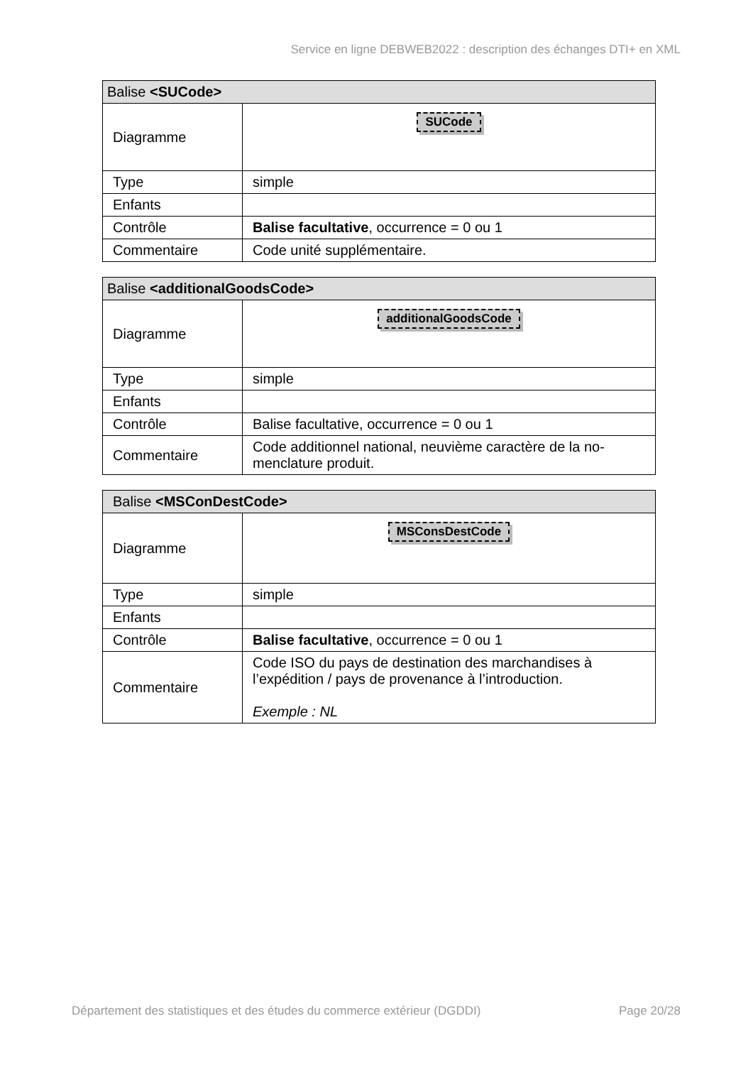Service en ligne DEBWEB2022 : description des échanges DTI+ en XML
| Balise <SUCode> | |
| --- | --- |
| Diagramme | SUCode |
| Type | simple |
| Enfants | |
| Contrôle | Balise facultative , occurrence = 0 ou 1 |
| Commentaire | Code unité supplémentaire. |
| Balise <additionalGoodsCode> | |
| --- | --- |
| Diagramme | additionalGoodsCode |
| Type | simple |
| Enfants | |
| Contrôle | Balise facultative, occurrence = 0 ou 1 |
| Commentaire | Code additionnel national, neuvième caractère de la no-menclature produit. |
| Balise <MSConDestCode> | |
| --- | --- |
| Diagramme | MSConsDestCode |
| Type | simple |
| Enfants | |
| Contrôle | Balise facultative , occurrence = 0 ou 1 |
| Commentaire | Code ISO du pays de destination des marchandises à l’expédition / pays de provenance à l’introduction. Exemple : NL |
Département des statistiques et des études du commerce extérieur (DGDDI) Page 20/28